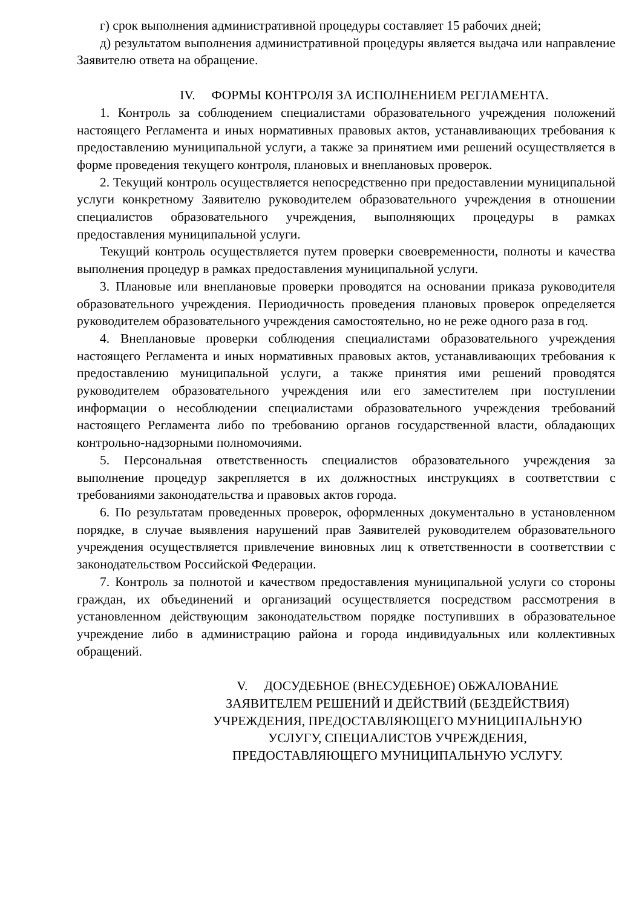г) срок выполнения административной процедуры составляет 15 рабочих дней;
д) результатом выполнения административной процедуры является выдача или направление Заявителю ответа на обращение.
IV. ФОРМЫ КОНТРОЛЯ ЗА ИСПОЛНЕНИЕМ РЕГЛАМЕНТА.
1. Контроль за соблюдением специалистами образовательного учреждения положений настоящего Регламента и иных нормативных правовых актов, устанавливающих требования к предоставлению муниципальной услуги, а также за принятием ими решений осуществляется в форме проведения текущего контроля, плановых и внеплановых проверок.
2. Текущий контроль осуществляется непосредственно при предоставлении муниципальной услуги конкретному Заявителю руководителем образовательного учреждения в отношении специалистов образовательного учреждения, выполняющих процедуры в рамках предоставления муниципальной услуги.
Текущий контроль осуществляется путем проверки своевременности, полноты и качества выполнения процедур в рамках предоставления муниципальной услуги.
3. Плановые или внеплановые проверки проводятся на основании приказа руководителя образовательного учреждения. Периодичность проведения плановых проверок определяется руководителем образовательного учреждения самостоятельно, но не реже одного раза в год.
4. Внеплановые проверки соблюдения специалистами образовательного учреждения настоящего Регламента и иных нормативных правовых актов, устанавливающих требования к предоставлению муниципальной услуги, а также принятия ими решений проводятся руководителем образовательного учреждения или его заместителем при поступлении информации о несоблюдении специалистами образовательного учреждения требований настоящего Регламента либо по требованию органов государственной власти, обладающих контрольно-надзорными полномочиями.
5. Персональная ответственность специалистов образовательного учреждения за выполнение процедур закрепляется в их должностных инструкциях в соответствии с требованиями законодательства и правовых актов города.
6. По результатам проведенных проверок, оформленных документально в установленном порядке, в случае выявления нарушений прав Заявителей руководителем образовательного учреждения осуществляется привлечение виновных лиц к ответственности в соответствии с законодательством Российской Федерации.
7. Контроль за полнотой и качеством предоставления муниципальной услуги со стороны граждан, их объединений и организаций осуществляется посредством рассмотрения в установленном действующим законодательством порядке поступивших в образовательное учреждение либо в администрацию района и города индивидуальных или коллективных обращений.
V. ДОСУДЕБНОЕ (ВНЕСУДЕБНОЕ) ОБЖАЛОВАНИЕ
ЗАЯВИТЕЛЕМ РЕШЕНИЙ И ДЕЙСТВИЙ (БЕЗДЕЙСТВИЯ)
УЧРЕЖДЕНИЯ, ПРЕДОСТАВЛЯЮЩЕГО МУНИЦИПАЛЬНУЮ
УСЛУГУ, СПЕЦИАЛИСТОВ УЧРЕЖДЕНИЯ,
ПРЕДОСТАВЛЯЮЩЕГО МУНИЦИПАЛЬНУЮ УСЛУГУ.